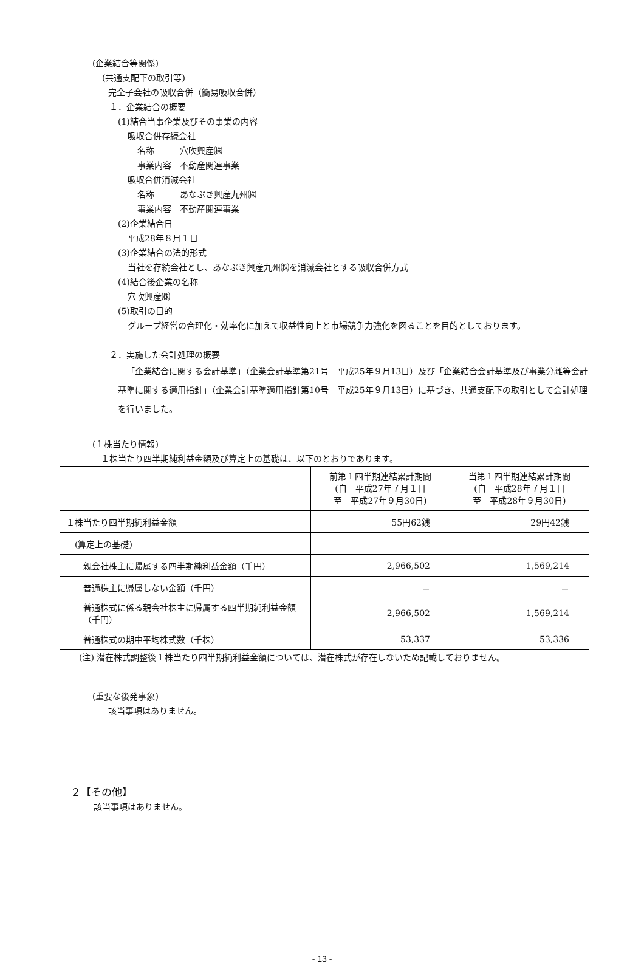(企業結合等関係)
(共通支配下の取引等)
完全子会社の吸収合併（簡易吸収合併）
１．企業結合の概要
(1)結合当事企業及びその事業の内容
吸収合併存続会社
名称　　　穴吹興産㈱
事業内容　不動産関連事業
吸収合併消滅会社
名称　　　あなぶき興産九州㈱
事業内容　不動産関連事業
(2)企業結合日
平成28年８月１日
(3)企業結合の法的形式
当社を存続会社とし、あなぶき興産九州㈱を消滅会社とする吸収合併方式
(4)結合後企業の名称
穴吹興産㈱
(5)取引の目的
グループ経営の合理化・効率化に加えて収益性向上と市場競争力強化を図ることを目的としております。
２．実施した会計処理の概要
「企業結合に関する会計基準」（企業会計基準第21号　平成25年９月13日）及び「企業結合会計基準及び事業分離等会計基準に関する適用指針」（企業会計基準適用指針第10号　平成25年９月13日）に基づき、共通支配下の取引として会計処理を行いました。
(１株当たり情報)
１株当たり四半期純利益金額及び算定上の基礎は、以下のとおりであります。
| | 前第１四半期連結累計期間 (自 平成27年７月１日 至 平成27年９月30日) | 当第１四半期連結累計期間 (自 平成28年７月１日 至 平成28年９月30日) |
| １株当たり四半期純利益金額 | 55円62銭 | 29円42銭 |
| (算定上の基礎) | | |
| 親会社株主に帰属する四半期純利益金額（千円） | 2,966,502 | 1,569,214 |
| 普通株主に帰属しない金額（千円） | － | － |
| 普通株式に係る親会社株主に帰属する四半期純利益金額（千円） | 2,966,502 | 1,569,214 |
| 普通株式の期中平均株式数（千株） | 53,337 | 53,336 |
(注) 潜在株式調整後１株当たり四半期純利益金額については、潜在株式が存在しないため記載しておりません。
(重要な後発事象)
該当事項はありません。
２【その他】
該当事項はありません。
- 13 -